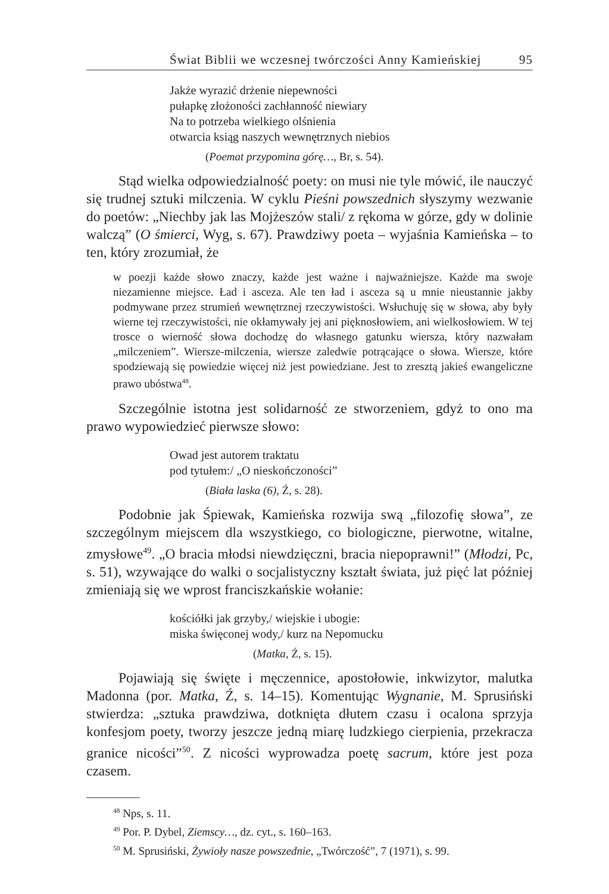Świat Biblii we wczesnej twórczości Anny Kamieńskiej 95
Jakże wyrazić drżenie niepewności
pułapkę złożoności zachłanność niewiary
Na to potrzeba wielkiego olśnienia
otwarcia ksiąg naszych wewnętrznych niebios
(Poemat przypomina górę…, Br, s. 54).
Stąd wielka odpowiedzialność poety: on musi nie tyle mówić, ile nauczyć się trudnej sztuki milczenia. W cyklu Pieśni powszednich słyszymy wezwanie do poetów: „Niechby jak las Mojżeszów stali/ z rękoma w górze, gdy w dolinie walczą” (O śmierci, Wyg, s. 67). Prawdziwy poeta – wyjaśnia Kamieńska – to ten, który zrozumiał, że
w poezji każde słowo znaczy, każde jest ważne i najważniejsze. Każde ma swoje niezamienne miejsce. Ład i asceza. Ale ten ład i asceza są u mnie nieustannie jakby podmywane przez strumień wewnętrznej rzeczywistości. Wsłuchuję się w słowa, aby były wierne tej rzeczywistości, nie okłamywały jej ani pięknosłowiem, ani wielkosłowiem. W tej trosce o wierność słowa dochodzę do własnego gatunku wiersza, który nazwałam „milczeniem”. Wiersze-milczenia, wiersze zaledwie potrącające o słowa. Wiersze, które spodziewają się powiedzie więcej niż jest powiedziane. Jest to zresztą jakieś ewangeliczne prawo ubóstwa<sup>48</sup>.
Szczególnie istotna jest solidarność ze stworzeniem, gdyż to ono ma prawo wypowiedzieć pierwsze słowo:
Owad jest autorem traktatu
pod tytułem:/ „O nieskończoności”
(Biała laska (6), Ź, s. 28).
Podobnie jak Śpiewak, Kamieńska rozwija swą „filozofię słowa”, ze szczególnym miejscem dla wszystkiego, co biologiczne, pierwotne, witalne, zmysłowe<sup>49</sup>. „O bracia młodsi niewdzięczni, bracia niepoprawni!” (Młodzi, Pc, s. 51), wzywające do walki o socjalistyczny kształt świata, już pięć lat później zmieniają się we wprost franciszkańskie wołanie:
kościółki jak grzyby,/ wiejskie i ubogie:
miska święconej wody,/ kurz na Nepomucku
(Matka, Ź, s. 15).
Pojawiają się święte i męczennice, apostołowie, inkwizytor, malutka Madonna (por. Matka, Ź, s. 14–15). Komentując Wygnanie, M. Sprusiński stwierdza: „sztuka prawdziwa, dotknięta dłutem czasu i ocalona sprzyja konfesjom poety, tworzy jeszcze jedną miarę ludzkiego cierpienia, przekracza granice nicości”<sup>50</sup>. Z nicości wyprowadza poetę sacrum, które jest poza czasem.
<sup>48</sup> Nps, s. 11.
<sup>49</sup> Por. P. Dybel, Ziemscy…, dz. cyt., s. 160–163.
<sup>50</sup> M. Sprusiński, Żywioły nasze powszednie, „Twórczość”, 7 (1971), s. 99.